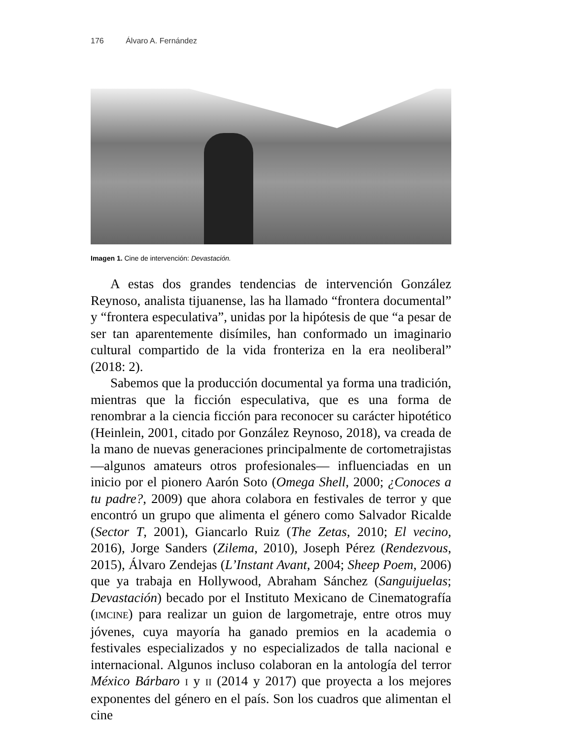176 Álvaro A. Fernández
Imagen 1. Cine de intervención: Devastación.
A estas dos grandes tendencias de intervención González Reynoso, analista tijuanense, las ha llamado “frontera documental” y “frontera especulativa”, unidas por la hipótesis de que “a pesar de ser tan aparentemente disímiles, han conformado un imaginario cultural compartido de la vida fronteriza en la era neoliberal” (2018: 2).
Sabemos que la producción documental ya forma una tradición, mientras que la ficción especulativa, que es una forma de renombrar a la ciencia ficción para reconocer su carácter hipotético (Heinlein, 2001, citado por González Reynoso, 2018), va creada de la mano de nuevas generaciones principalmente de cortometrajistas —algunos amateurs otros profesionales— influenciadas en un inicio por el pionero Aarón Soto (Omega Shell, 2000; ¿Conoces a tu padre?, 2009) que ahora colabora en festivales de terror y que encontró un grupo que alimenta el género como Salvador Ricalde (Sector T, 2001), Giancarlo Ruiz (The Zetas, 2010; El vecino, 2016), Jorge Sanders (Zilema, 2010), Joseph Pérez (Rendezvous, 2015), Álvaro Zendejas (L’Instant Avant, 2004; Sheep Poem, 2006) que ya trabaja en Hollywood, Abraham Sánchez (Sanguijuelas; Devastación) becado por el Instituto Mexicano de Cinematografía (IMCINE) para realizar un guion de largometraje, entre otros muy jóvenes, cuya mayoría ha ganado premios en la academia o festivales especializados y no especializados de talla nacional e internacional. Algunos incluso colaboran en la antología del terror México Bárbaro I y II (2014 y 2017) que proyecta a los mejores exponentes del género en el país. Son los cuadros que alimentan el cine